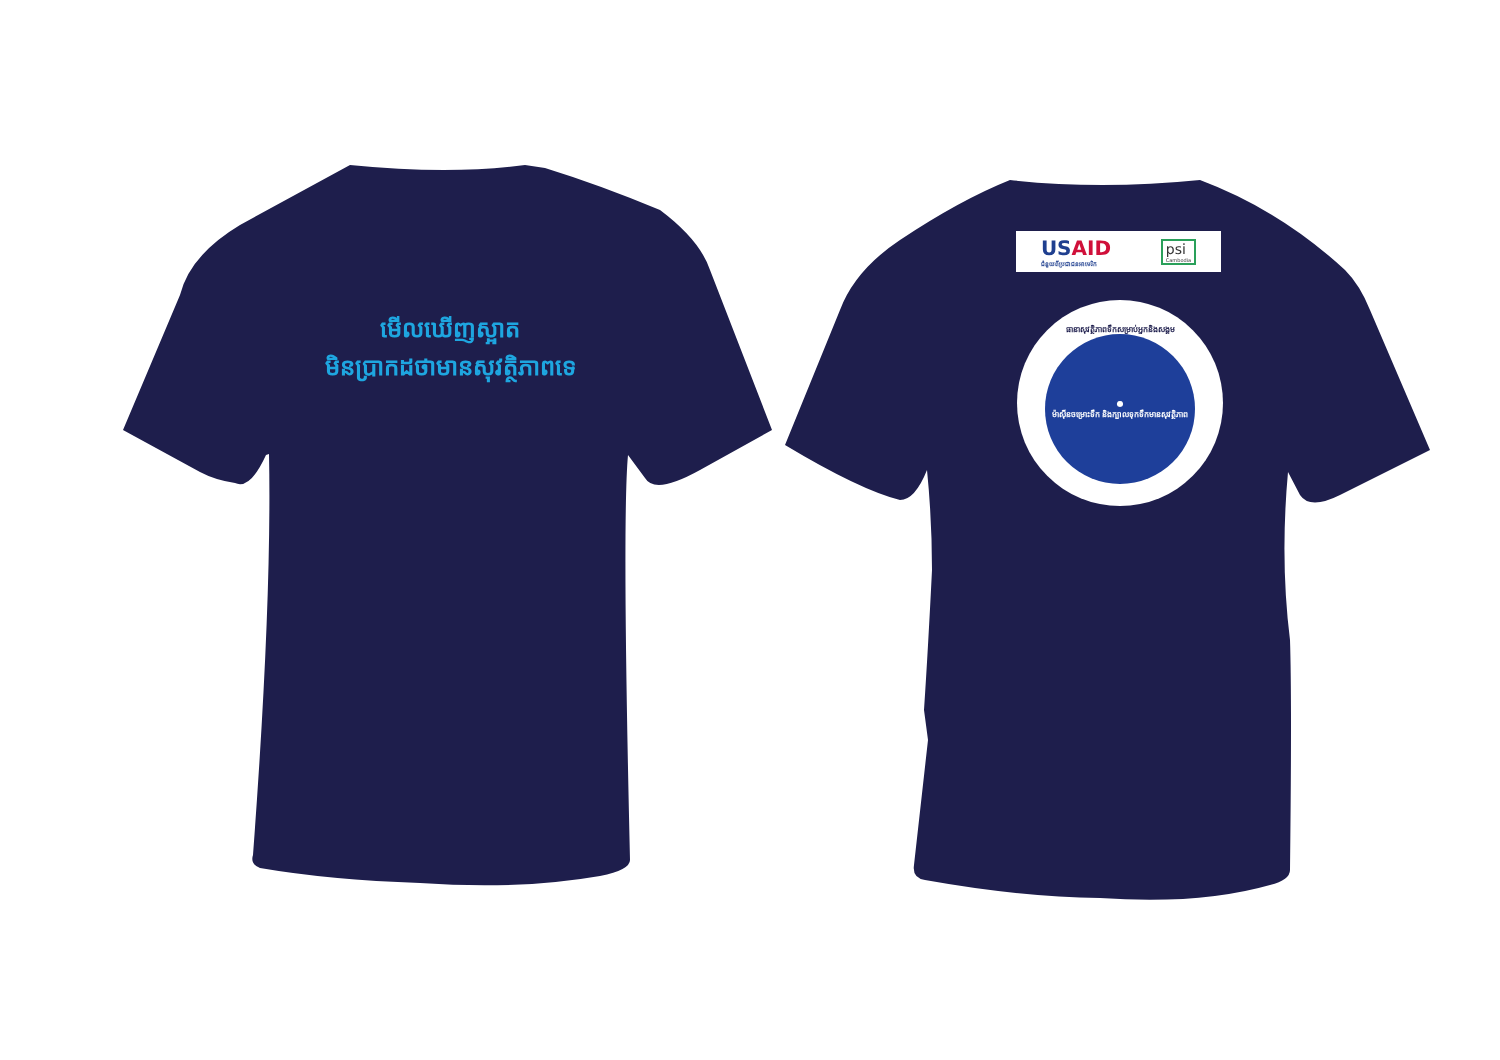មើលឃើញស្អាត
មិនប្រាកដថាមានសុវត្ថិភាពទេ
USAID
ជំនួយពីប្រជាជនអាមេរិក
psi
Cambodia
ធានាសុវត្ថិភាពទឹកសម្រាប់អ្នកនិងសង្គម
●
ម៉ាស៊ីនចម្រោះទឹក និងក្បាលទុកទឹកមានសុវត្ថិភាព